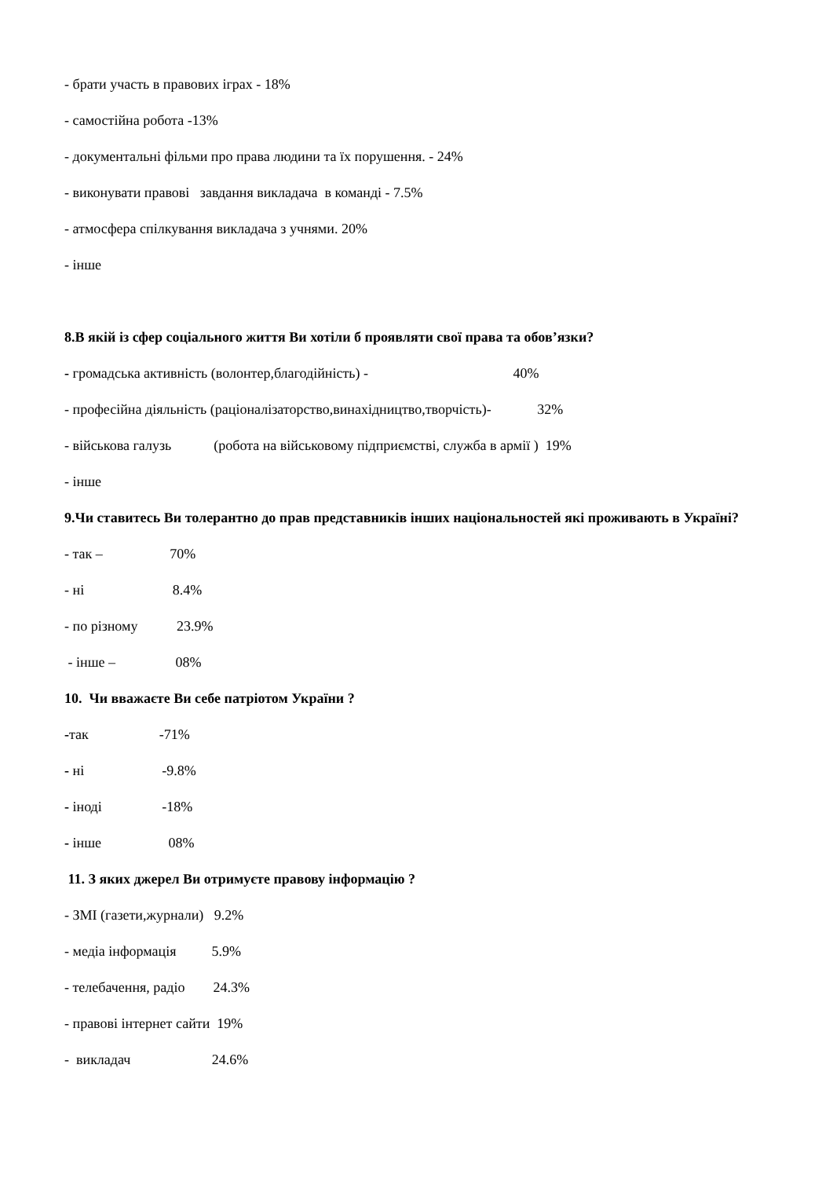- брати участь в правових іграх - 18%
- самостійна робота -13%
- документальні фільми про права людини та їх порушення. - 24%
- виконувати правові завдання викладача в команді - 7.5%
- атмосфера спілкування викладача з учнями. 20%
- інше
8.В якій із сфер соціального життя Ви хотіли б проявляти свої права та обов’язки?
- громадська активність (волонтер,благодійність) - 40%
- професійна діяльність (раціоналізаторство,винахідництво,творчість)- 32%
- військова галузь (робота на військовому підприємстві, служба в армії ) 19%
- інше
9.Чи ставитесь Ви толерантно до прав представників інших національностей які проживають в Україні?
- так – 70%
- ні 8.4%
- по різному 23.9%
- інше – 08%
10. Чи вважаєте Ви себе патріотом України ?
-так -71%
- ні -9.8%
- іноді -18%
- інше 08%
11. З яких джерел Ви отримуєте правову інформацію ?
- ЗМІ (газети,журнали) 9.2%
- медіа інформація 5.9%
- телебачення, радіо 24.3%
- правові інтернет сайти 19%
- викладач 24.6%